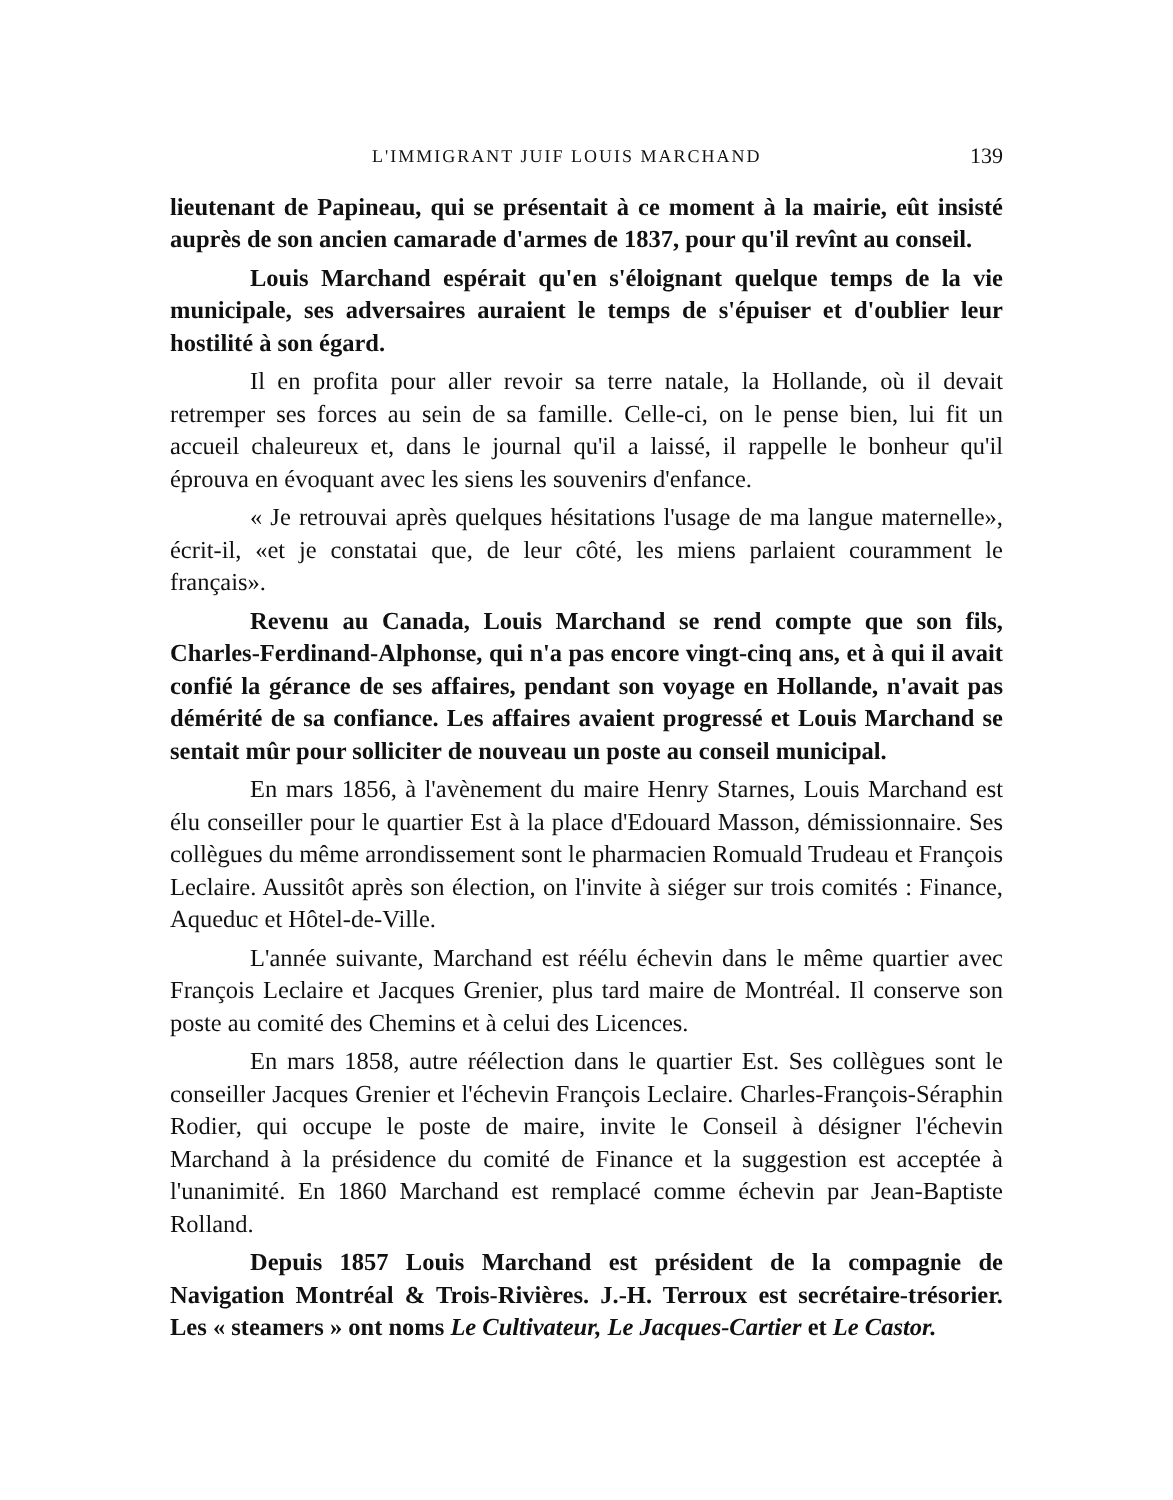L'IMMIGRANT JUIF LOUIS MARCHAND 139
lieutenant de Papineau, qui se présentait à ce moment à la mairie, eût insisté auprès de son ancien camarade d'armes de 1837, pour qu'il revînt au conseil.
Louis Marchand espérait qu'en s'éloignant quelque temps de la vie municipale, ses adversaires auraient le temps de s'épuiser et d'oublier leur hostilité à son égard.
Il en profita pour aller revoir sa terre natale, la Hollande, où il devait retremper ses forces au sein de sa famille. Celle-ci, on le pense bien, lui fit un accueil chaleureux et, dans le journal qu'il a laissé, il rappelle le bonheur qu'il éprouva en évoquant avec les siens les souvenirs d'enfance.
« Je retrouvai après quelques hésitations l'usage de ma langue maternelle», écrit-il, «et je constatai que, de leur côté, les miens parlaient couramment le français».
Revenu au Canada, Louis Marchand se rend compte que son fils, Charles-Ferdinand-Alphonse, qui n'a pas encore vingt-cinq ans, et à qui il avait confié la gérance de ses affaires, pendant son voyage en Hollande, n'avait pas démérité de sa confiance. Les affaires avaient progressé et Louis Marchand se sentait mûr pour solliciter de nouveau un poste au conseil municipal.
En mars 1856, à l'avènement du maire Henry Starnes, Louis Marchand est élu conseiller pour le quartier Est à la place d'Edouard Masson, démissionnaire. Ses collègues du même arrondissement sont le pharmacien Romuald Trudeau et François Leclaire. Aussitôt après son élection, on l'invite à siéger sur trois comités : Finance, Aqueduc et Hôtel-de-Ville.
L'année suivante, Marchand est réélu échevin dans le même quartier avec François Leclaire et Jacques Grenier, plus tard maire de Montréal. Il conserve son poste au comité des Chemins et à celui des Licences.
En mars 1858, autre réélection dans le quartier Est. Ses collègues sont le conseiller Jacques Grenier et l'échevin François Leclaire. Charles-François-Séraphin Rodier, qui occupe le poste de maire, invite le Conseil à désigner l'échevin Marchand à la présidence du comité de Finance et la suggestion est acceptée à l'unanimité. En 1860 Marchand est remplacé comme échevin par Jean-Baptiste Rolland.
Depuis 1857 Louis Marchand est président de la compagnie de Navigation Montréal & Trois-Rivières. J.-H. Terroux est secrétaire-trésorier. Les « steamers » ont noms Le Cultivateur, Le Jacques-Cartier et Le Castor.